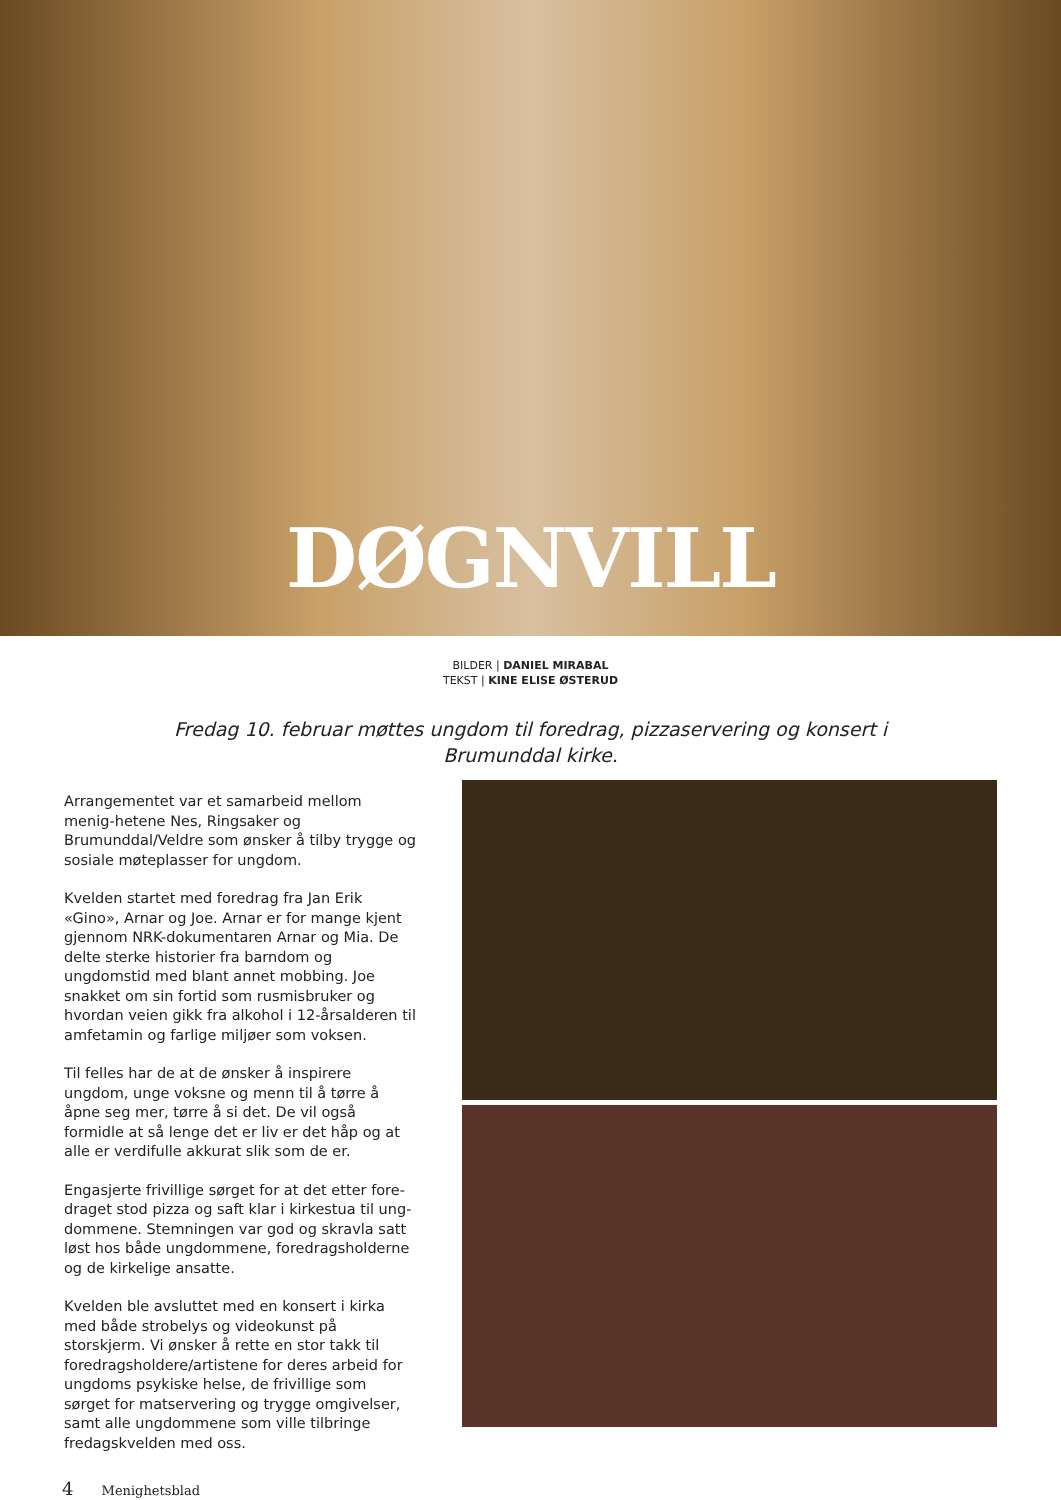DØGNVILL
BILDER | DANIEL MIRABAL
TEKST | KINE ELISE ØSTERUD
Fredag 10. februar møttes ungdom til foredrag, pizzaservering og konsert i Brumunddal kirke.
Arrangementet var et samarbeid mellom menig-hetene Nes, Ringsaker og Brumunddal/Veldre som ønsker å tilby trygge og sosiale møteplasser for ungdom.
Kvelden startet med foredrag fra Jan Erik «Gino», Arnar og Joe. Arnar er for mange kjent gjennom NRK-dokumentaren Arnar og Mia. De delte sterke historier fra barndom og ungdomstid med blant annet mobbing. Joe snakket om sin fortid som rusmisbruker og hvordan veien gikk fra alkohol i 12-årsalderen til amfetamin og farlige miljøer som voksen.
Til felles har de at de ønsker å inspirere ungdom, unge voksne og menn til å tørre å åpne seg mer, tørre å si det. De vil også formidle at så lenge det er liv er det håp og at alle er verdifulle akkurat slik som de er.
Engasjerte frivillige sørget for at det etter fore-draget stod pizza og saft klar i kirkestua til ung-dommene. Stemningen var god og skravla satt løst hos både ungdommene, foredragsholderne og de kirkelige ansatte.
Kvelden ble avsluttet med en konsert i kirka med både strobelys og videokunst på storskjerm. Vi ønsker å rette en stor takk til foredragsholdere/artistene for deres arbeid for ungdoms psykiske helse, de frivillige som sørget for matservering og trygge omgivelser, samt alle ungdommene som ville tilbringe fredagskvelden med oss.
4 Menighetsblad